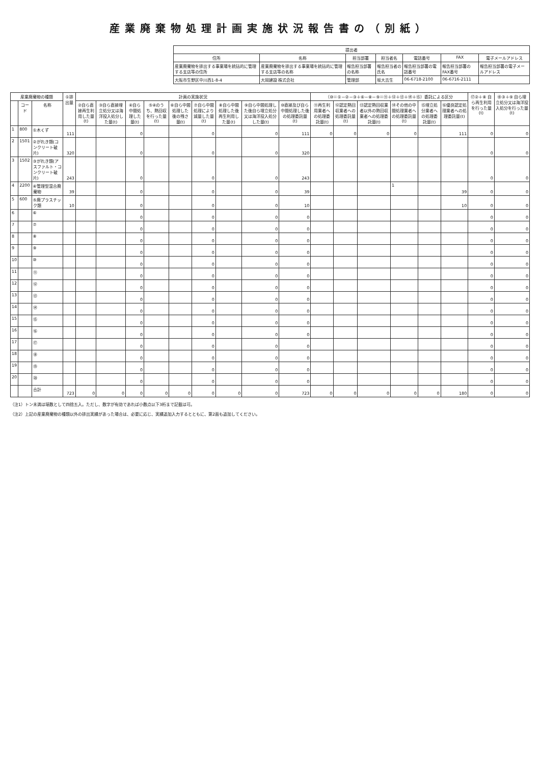産業廃棄物処理計画実施状況報告書の（別紙）
| 提出者 | | | | | | |
| --- | --- | --- | --- | --- | --- | --- |
| 住所 | 名称 | 担当部署 | 担当者名 | 電話番号 | FAX | 電子メールアドレス |
| 産業廃棄物を排出する事業場を統括的に管理する支店等の住所 | 産業廃棄物を排出する事業場を統括的に管理する支店等の名称 | 報告担当部署の名称 | 報告担当者の氏名 | 報告担当部署の電話番号 | 報告担当部署のFAX番号 | 報告担当部署の電子メールアドレス |
| 大阪市生野区中川西1-8-4 | 大岡建設 株式会社 | 管理部 | 坂大吉生 | 06-6718-2100 | 06-6716-2111 | |
| 産業廃棄物の種類 | | | ①排出量 | 計画の実施状況 | | | | | | | | | （⑩＝①－②－③＋⑥－⑧－⑨＝⑪＋⑫＋⑬＋⑭＋⑮）委託による区分 | | | | | | ⑰②＋⑧ 自ら再生利用を行った量(t) | ⑱③＋⑨ 自ら埋立処分又は海洋投入処分を行った量(t) |
| --- | --- | --- | --- | --- | --- | --- | --- | --- | --- | --- | --- | --- | --- | --- | --- | --- | --- | --- | --- | --- |
| | コード | 名称 | | ②自ら直接再生利用した量(t) | ③自ら直接埋立処分又は海洋投入処分した量(t) | ④自ら中間処理した量(t) | ⑤④のうち、熱回収を行った量(t) | ⑥自ら中間処理した後の残さ量(t) | ⑦自ら中間処理により減量した量(t) | ⑧自ら中間処理した後再生利用した量(t) | ⑨自ら中間処理した後自ら埋立処分又は海洋投入処分した量(t) | ⑩直接及び自ら中間処理した後の処理委託量(t) | ⑪再生利用業者への処理委託量(t) | ⑫認定熱回収業者への処理委託量(t) | ⑬認定熱回収業者以外の熱回収業者への処理委託量(t) | ⑭その他の中間処理業者への処理委託量(t) | ⑮埋立処分業者への処理委託量(t) | ⑯優良認定処理業者への処理委託量(t) | | |
| 1 | 800 | ①木くず | 111 | | | 0 | | | 0 | | 0 | 111 | 0 | 0 | 0 | 0 | | 111 | 0 | 0 |
| 2 | 1501 | ②がれき類(コンクリート破片) | 320 | | | 0 | | | 0 | | 0 | 320 | | | | | | | 0 | 0 |
| 3 | 1502 | ③がれき類(アスファルト・コンクリート破片) | 243 | | | 0 | | | 0 | | 0 | 243 | | | | | | | 0 | 0 |
| 4 | 2200 | ④管理型混合廃棄物 | 39 | | | 0 | | | 0 | | 0 | 39 | | | | 1 | | 39 | 0 | 0 |
| 5 | 600 | ⑤廃プラスチック類 | 10 | | | 0 | | | 0 | | 0 | 10 | | | | | | 10 | 0 | 0 |
| 6 | | ⑥ | | | | 0 | | | 0 | | 0 | 0 | | | | | | | 0 | 0 |
| 7 | | ⑦ | | | | 0 | | | 0 | | 0 | 0 | | | | | | | 0 | 0 |
| 8 | | ⑧ | | | | 0 | | | 0 | | 0 | 0 | | | | | | | 0 | 0 |
| 9 | | ⑨ | | | | 0 | | | 0 | | 0 | 0 | | | | | | | 0 | 0 |
| 10 | | ⑩ | | | | 0 | | | 0 | | 0 | 0 | | | | | | | 0 | 0 |
| 11 | | ⑪ | | | | 0 | | | 0 | | 0 | 0 | | | | | | | 0 | 0 |
| 12 | | ⑫ | | | | 0 | | | 0 | | 0 | 0 | | | | | | | 0 | 0 |
| 13 | | ⑬ | | | | 0 | | | 0 | | 0 | 0 | | | | | | | 0 | 0 |
| 14 | | ⑭ | | | | 0 | | | 0 | | 0 | 0 | | | | | | | 0 | 0 |
| 15 | | ⑮ | | | | 0 | | | 0 | | 0 | 0 | | | | | | | 0 | 0 |
| 16 | | ⑯ | | | | 0 | | | 0 | | 0 | 0 | | | | | | | 0 | 0 |
| 17 | | ⑰ | | | | 0 | | | 0 | | 0 | 0 | | | | | | | 0 | 0 |
| 18 | | ⑱ | | | | 0 | | | 0 | | 0 | 0 | | | | | | | 0 | 0 |
| 19 | | ⑲ | | | | 0 | | | 0 | | 0 | 0 | | | | | | | 0 | 0 |
| 20 | | ⑳ | | | | 0 | | | 0 | | 0 | 0 | | | | | | | 0 | 0 |
| | | 合計 | 723 | 0 | 0 | 0 | 0 | 0 | 0 | 0 | 0 | 723 | 0 | 0 | 0 | 0 | 0 | 180 | 0 | 0 |
（注1）トン未満は端数として四捨五入。ただし、数字が有効であれば小数点以下3桁まで記載は可。
（注2）上記の産業廃棄物の種類以外の排出実績があった場合は、必要に応じ、実績追加入力するとともに、第2面も追加してください。